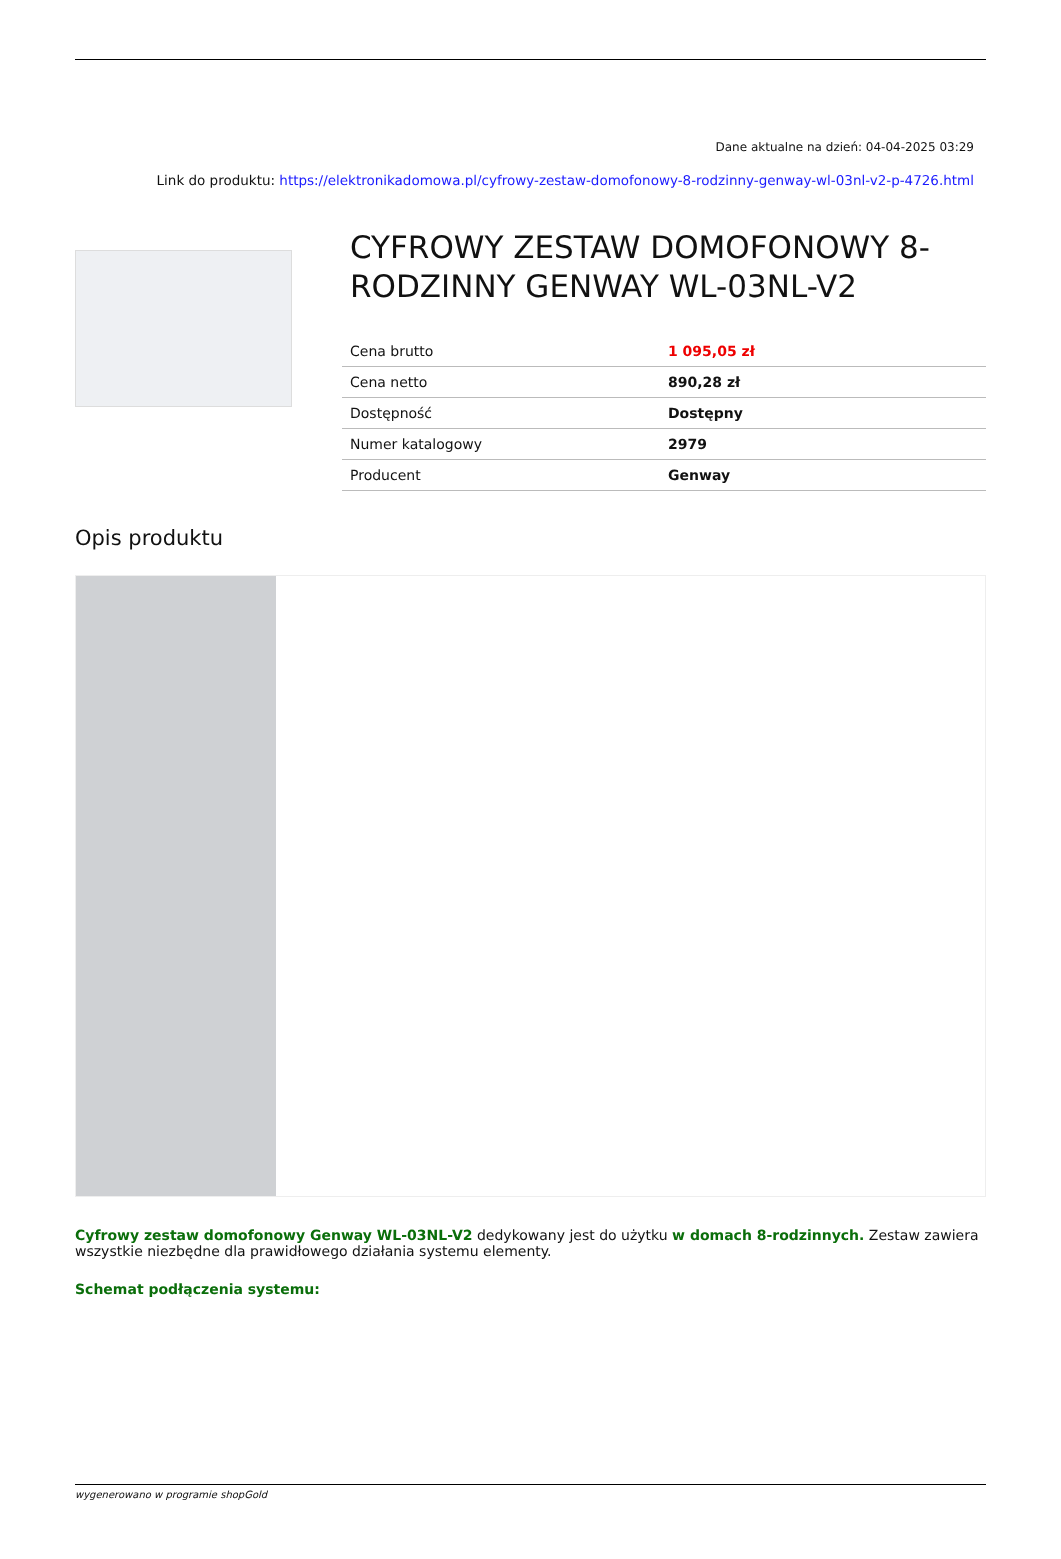Dane aktualne na dzień: 04-04-2025 03:29
Link do produktu: https://elektronikadomowa.pl/cyfrowy-zestaw-domofonowy-8-rodzinny-genway-wl-03nl-v2-p-4726.html
CYFROWY ZESTAW DOMOFONOWY 8-RODZINNY GENWAY WL-03NL-V2
| Cena brutto | 1 095,05 zł |
| Cena netto | 890,28 zł |
| Dostępność | Dostępny |
| Numer katalogowy | 2979 |
| Producent | Genway |
Opis produktu
Cyfrowy zestaw domofonowy Genway WL-03NL-V2 dedykowany jest do użytku w domach 8-rodzinnych. Zestaw zawiera wszystkie niezbędne dla prawidłowego działania systemu elementy.
Schemat podłączenia systemu:
wygenerowano w programie shopGold